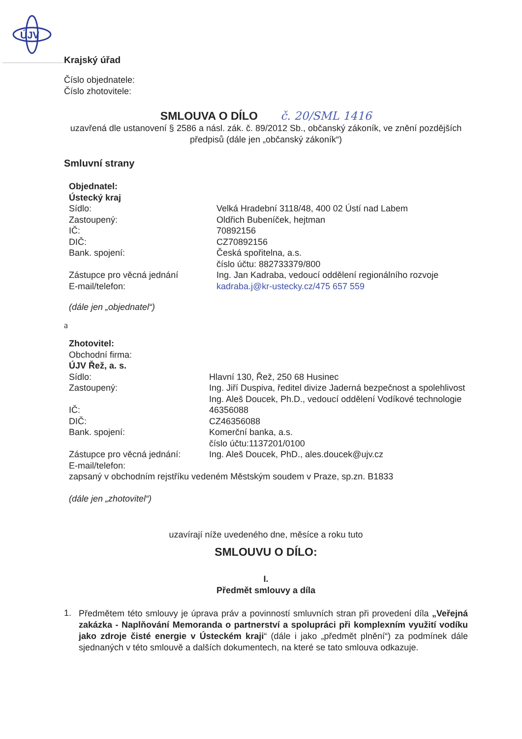ÚJV
Krajský úřad
Číslo objednatele:
Číslo zhotovitele:
SMLOUVA O DÍLO č. 20/SML 1416
uzavřená dle ustanovení § 2586 a násl. zák. č. 89/2012 Sb., občanský zákoník, ve znění pozdějších předpisů (dále jen „občanský zákoník“)
Smluvní strany
| Objednatel: | |
| Ústecký kraj | |
| Sídlo: | Velká Hradební 3118/48, 400 02 Ústí nad Labem |
| Zastoupený: | Oldřich Bubeníček, hejtman |
| IČ: | 70892156 |
| DIČ: | CZ70892156 |
| Bank. spojení: | Česká spořitelna, a.s. číslo účtu: 882733379/800 |
| Zástupce pro věcná jednání | Ing. Jan Kadraba, vedoucí oddělení regionálního rozvoje |
| E-mail/telefon: | kadraba.j@kr-ustecky.cz/475 657 559 |
(dále jen „objednatel“)
a
| Zhotovitel: | |
| Obchodní firma: | |
| ÚJV Řež, a. s. | |
| Sídlo: | Hlavní 130, Řež, 250 68 Husinec |
| Zastoupený: | Ing. Jiří Duspiva, ředitel divize Jaderná bezpečnost a spolehlivost Ing. Aleš Doucek, Ph.D., vedoucí oddělení Vodíkové technologie |
| IČ: | 46356088 |
| DIČ: | CZ46356088 |
| Bank. spojení: | Komerční banka, a.s. číslo účtu:1137201/0100 |
| Zástupce pro věcná jednání: E-mail/telefon: | Ing. Aleš Doucek, PhD., ales.doucek@ujv.cz |
| zapsaný v obchodním rejstříku vedeném Městským soudem v Praze, sp.zn. B1833 | |
(dále jen „zhotovitel“)
uzavírají níže uvedeného dne, měsíce a roku tuto
SMLOUVU O DÍLO:
I.
Předmět smlouvy a díla
1.
Předmětem této smlouvy je úprava práv a povinností smluvních stran při provedení díla „Veřejná zakázka - Naplňování Memoranda o partnerství a spolupráci při komplexním využití vodíku jako zdroje čisté energie v Ústeckém kraji“ (dále i jako „předmět plnění“) za podmínek dále sjednaných v této smlouvě a dalších dokumentech, na které se tato smlouva odkazuje.